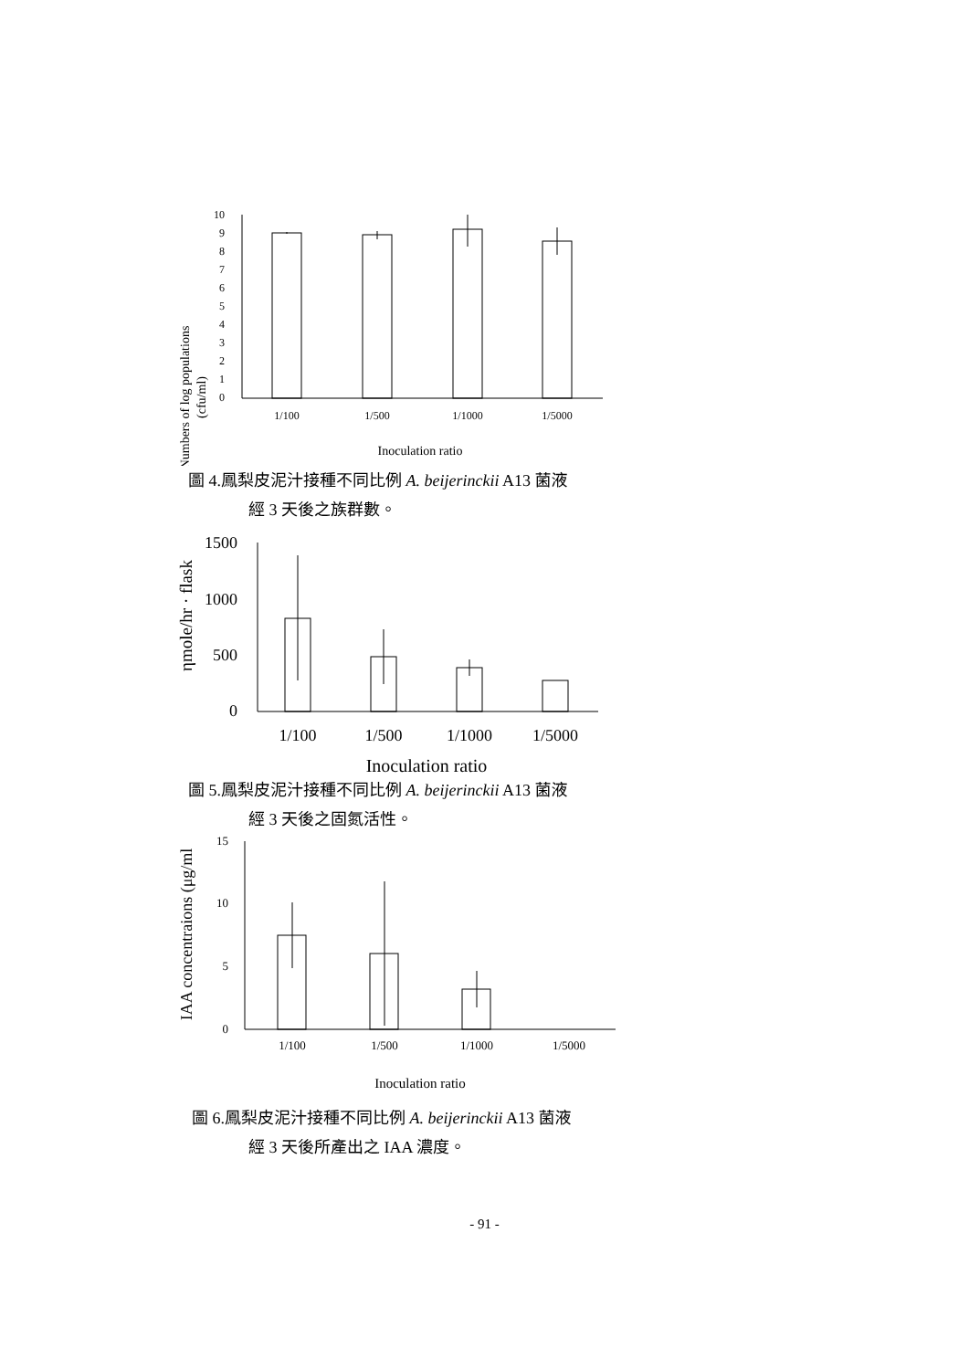Numbers of log populations
(cfu/ml)
10
9
8
7
6
5
4
3
2
1
0
1/100
1/500
1/1000
1/5000
Inoculation ratio
圖 4.鳳梨皮泥汁接種不同比例 A. beijerinckii A13 菌液
經 3 天後之族群數。
ηmole/hr · flask
1500
1000
500
0
1/100
1/500
1/1000
1/5000
Inoculation ratio
圖 5.鳳梨皮泥汁接種不同比例 A. beijerinckii A13 菌液
經 3 天後之固氮活性。
IAA concentraions (μg/ml
15
10
5
0
1/100
1/500
1/1000
1/5000
Inoculation ratio
圖 6.鳳梨皮泥汁接種不同比例 A. beijerinckii A13 菌液
經 3 天後所產出之 IAA 濃度。
- 91 -